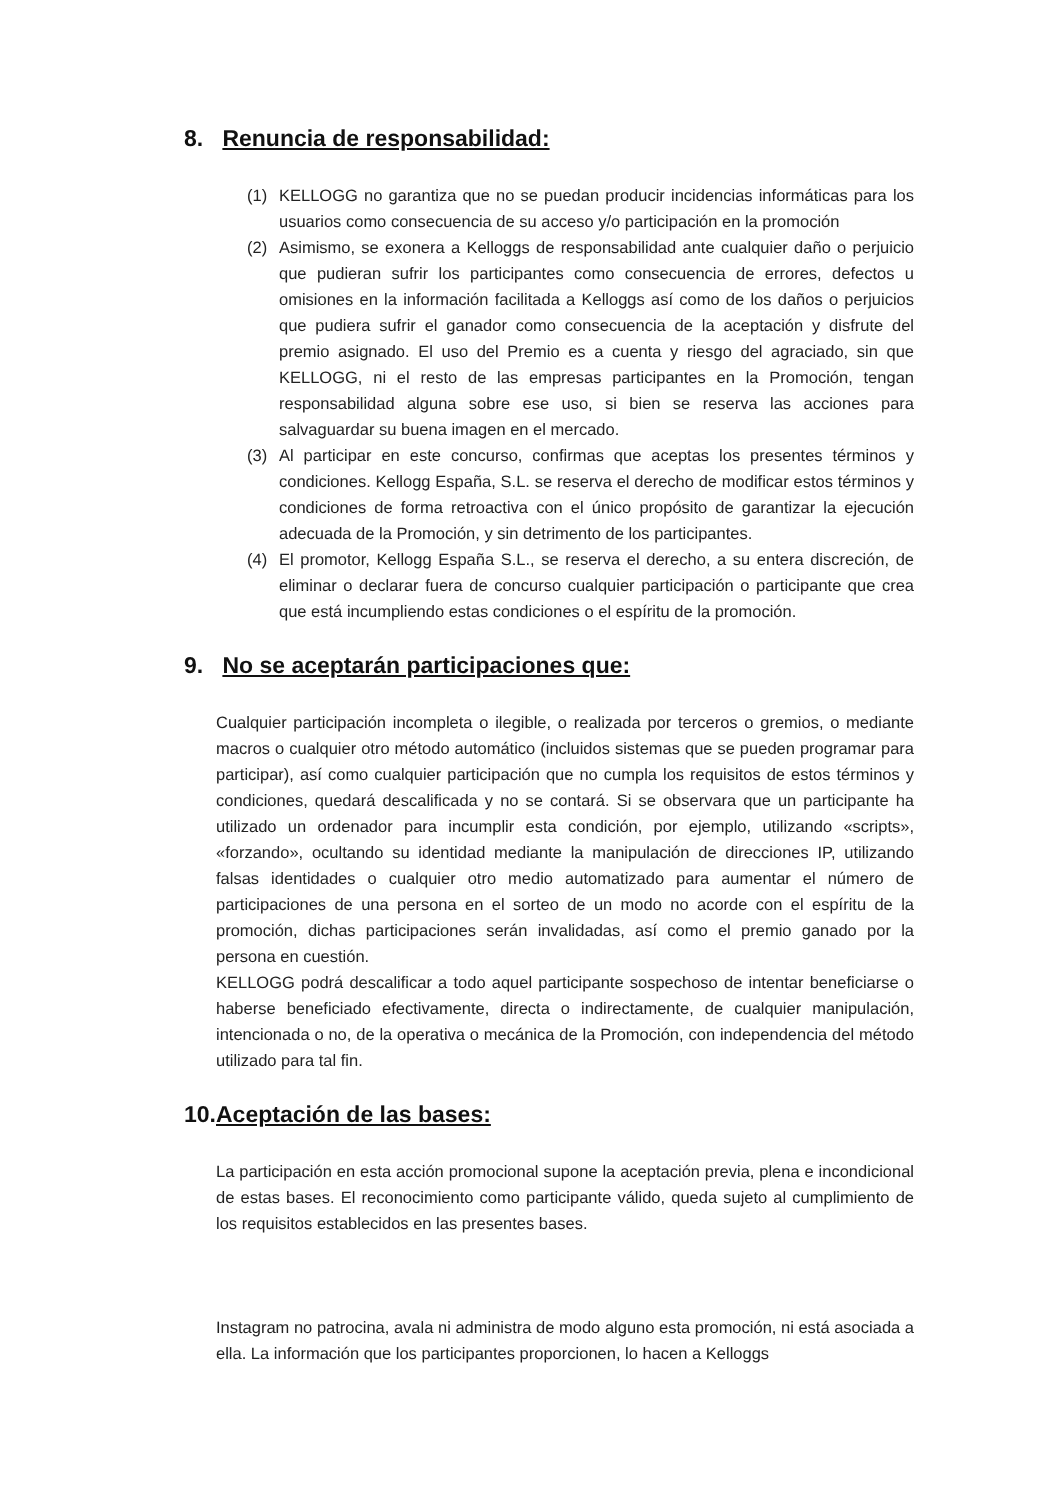8. Renuncia de responsabilidad:
(1) KELLOGG no garantiza que no se puedan producir incidencias informáticas para los usuarios como consecuencia de su acceso y/o participación en la promoción
(2) Asimismo, se exonera a Kelloggs de responsabilidad ante cualquier daño o perjuicio que pudieran sufrir los participantes como consecuencia de errores, defectos u omisiones en la información facilitada a Kelloggs así como de los daños o perjuicios que pudiera sufrir el ganador como consecuencia de la aceptación y disfrute del premio asignado. El uso del Premio es a cuenta y riesgo del agraciado, sin que KELLOGG, ni el resto de las empresas participantes en la Promoción, tengan responsabilidad alguna sobre ese uso, si bien se reserva las acciones para salvaguardar su buena imagen en el mercado.
(3) Al participar en este concurso, confirmas que aceptas los presentes términos y condiciones. Kellogg España, S.L. se reserva el derecho de modificar estos términos y condiciones de forma retroactiva con el único propósito de garantizar la ejecución adecuada de la Promoción, y sin detrimento de los participantes.
(4) El promotor, Kellogg España S.L., se reserva el derecho, a su entera discreción, de eliminar o declarar fuera de concurso cualquier participación o participante que crea que está incumpliendo estas condiciones o el espíritu de la promoción.
9. No se aceptarán participaciones que:
Cualquier participación incompleta o ilegible, o realizada por terceros o gremios, o mediante macros o cualquier otro método automático (incluidos sistemas que se pueden programar para participar), así como cualquier participación que no cumpla los requisitos de estos términos y condiciones, quedará descalificada y no se contará. Si se observara que un participante ha utilizado un ordenador para incumplir esta condición, por ejemplo, utilizando «scripts», «forzando», ocultando su identidad mediante la manipulación de direcciones IP, utilizando falsas identidades o cualquier otro medio automatizado para aumentar el número de participaciones de una persona en el sorteo de un modo no acorde con el espíritu de la promoción, dichas participaciones serán invalidadas, así como el premio ganado por la persona en cuestión.
KELLOGG podrá descalificar a todo aquel participante sospechoso de intentar beneficiarse o haberse beneficiado efectivamente, directa o indirectamente, de cualquier manipulación, intencionada o no, de la operativa o mecánica de la Promoción, con independencia del método utilizado para tal fin.
10. Aceptación de las bases:
La participación en esta acción promocional supone la aceptación previa, plena e incondicional de estas bases. El reconocimiento como participante válido, queda sujeto al cumplimiento de los requisitos establecidos en las presentes bases.
Instagram no patrocina, avala ni administra de modo alguno esta promoción, ni está asociada a ella. La información que los participantes proporcionen, lo hacen a Kelloggs